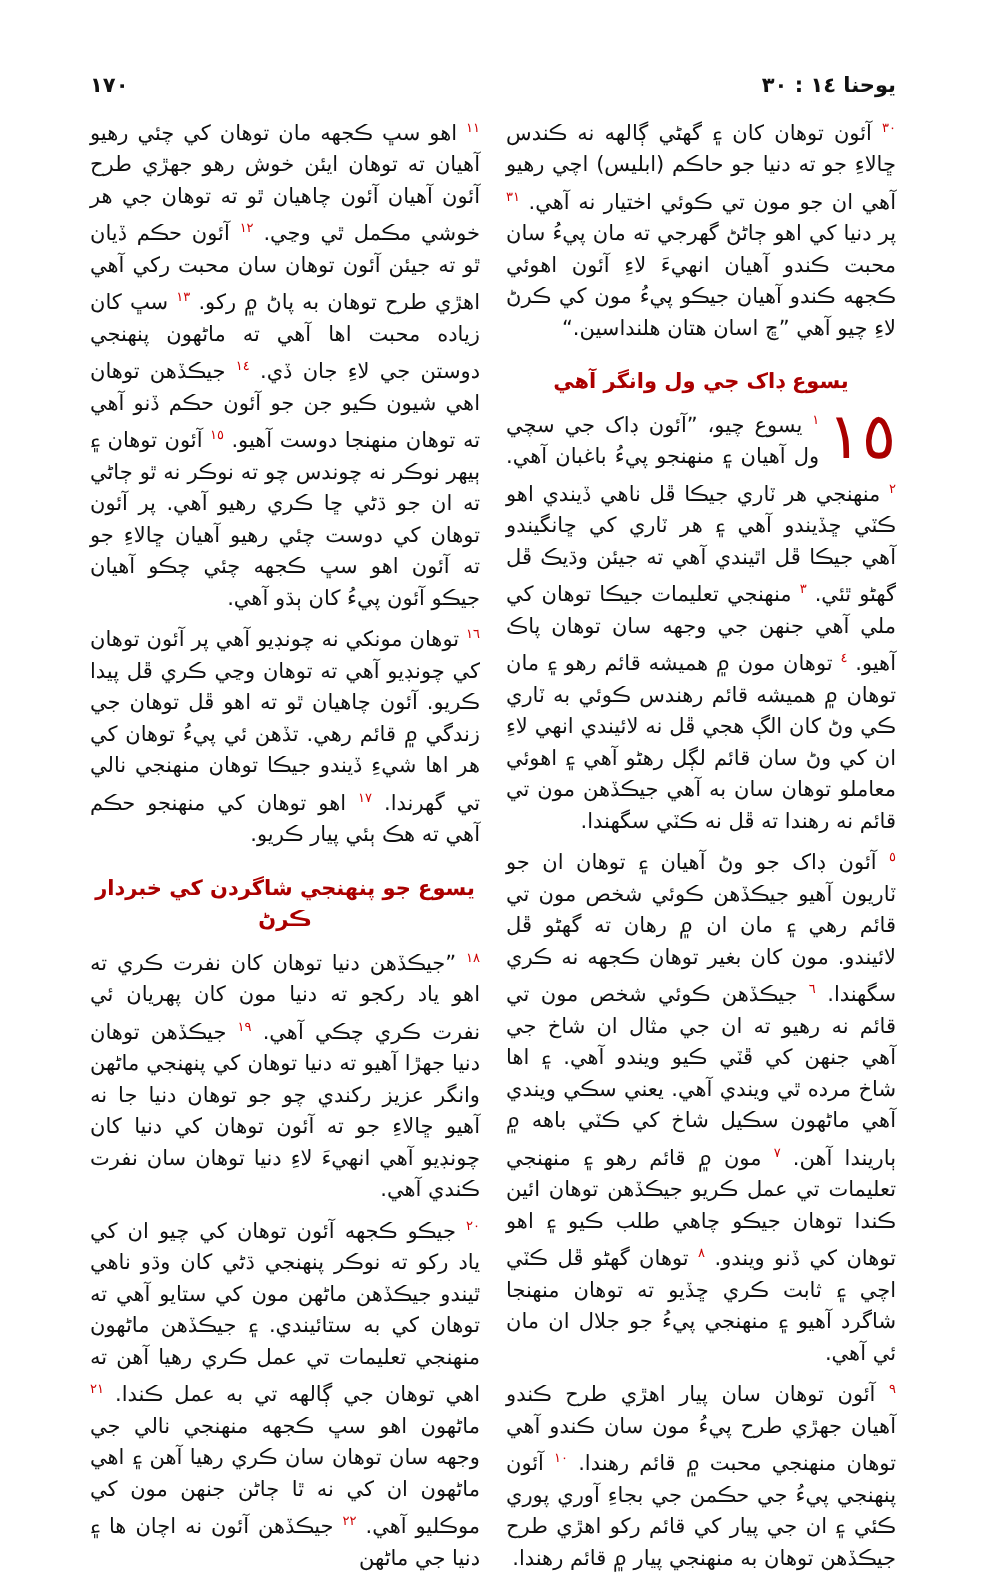يوحنا ١٤ : ٣٠ ١٧٠
<sup>٣٠</sup> آئون توهان کان ۽ گهڻي ڳالهه نه ڪندس ڇالاءِ جو ته دنيا جو حاڪم (ابليس) اچي رهيو آهي ان جو مون تي ڪوئي اختيار نه آهي. <sup>٣١</sup> پر دنيا کي اهو ڄاڻڻ گهرجي ته مان پيءُ سان محبت ڪندو آهيان انهيءَ لاءِ آئون اهوئي ڪجهه ڪندو آهيان جيڪو پيءُ مون کي ڪرڻ لاءِ چيو آهي ”ڇ اسان هتان هلنداسين.“
يسوع ڊاک جي ول وانگر آهي
١٥<sup>١</sup> يسوع چيو، ”آئون ڊاک جي سچي ول آهيان ۽ منهنجو پيءُ باغبان آهي. <sup>٢</sup> منهنجي هر ٽاري جيڪا ڦل ناهي ڏيندي اهو ڪٽي ڇڏيندو آهي ۽ هر ٽاري کي ڇانگيندو آهي جيڪا ڦل اٿيندي آهي ته جيئن وڌيڪ ڦل گهڻو ٿئي. <sup>٣</sup> منهنجي تعليمات جيڪا توهان کي ملي آهي جنهن جي وجهه سان توهان پاڪ آهيو. <sup>٤</sup> توهان مون ۾ هميشه قائم رهو ۽ مان توهان ۾ هميشه قائم رهندس ڪوئي به ٽاري ڪي وڻ کان الڳ هجي ڦل نه لائيندي انهي لاءِ ان کي وڻ سان قائم لڳل رهڻو آهي ۽ اهوئي معاملو توهان سان به آهي جيڪڏهن مون تي قائم نه رهندا ته ڦل نه ڪٽي سگهندا.
<sup>٥</sup> آئون ڊاک جو وڻ آهيان ۽ توهان ان جو ٽاريون آهيو جيڪڏهن ڪوئي شخص مون تي قائم رهي ۽ مان ان ۾ رهان ته گهڻو ڦل لائيندو. مون کان بغير توهان ڪجهه نه ڪري سگهندا. <sup>٦</sup> جيڪڏهن ڪوئي شخص مون تي قائم نه رهيو ته ان جي مثال ان شاخ جي آهي جنهن کي ڦٽي ڪيو ويندو آهي. ۽ اها شاخ مرده ٿي ويندي آهي. يعني سڪي ويندي آهي ماڻهون سڪيل شاخ کي ڪٽي باهه ۾ ٻاريندا آهن. <sup>٧</sup> مون ۾ قائم رهو ۽ منهنجي تعليمات تي عمل ڪريو جيڪڏهن توهان ائين ڪندا توهان جيڪو چاهي طلب ڪيو ۽ اهو توهان کي ڏنو ويندو. <sup>٨</sup> توهان گهڻو ڦل ڪٽي اچي ۽ ثابت ڪري ڇڏيو ته توهان منهنجا شاگرد آهيو ۽ منهنجي پيءُ جو جلال ان مان ئي آهي.
<sup>٩</sup> آئون توهان سان پيار اهڙي طرح ڪندو آهيان جهڙي طرح پيءُ مون سان ڪندو آهي توهان منهنجي محبت ۾ قائم رهندا. <sup>١٠</sup> آئون پنهنجي پيءُ جي حڪمن جي بجاءِ آوري پوري ڪئي ۽ ان جي پيار کي قائم رکو اهڙي طرح جيڪڏهن توهان به منهنجي پيار ۾ قائم رهندا.
<sup>١١</sup> اهو سڀ ڪجهه مان توهان کي چئي رهيو آهيان ته توهان ايئن خوش رهو جهڙي طرح آئون آهيان آئون چاهيان ٿو ته توهان جي هر خوشي مڪمل ٿي وڃي. <sup>١٢</sup> آئون حڪم ڏيان ٿو ته جيئن آئون توهان سان محبت رکي آهي اهڙي طرح توهان به پاڻ ۾ رکو. <sup>١٣</sup> سڀ کان زياده محبت اها آهي ته ماڻهون پنهنجي دوستن جي لاءِ جان ڏي. <sup>١٤</sup> جيڪڏهن توهان اهي شيون ڪيو جن جو آئون حڪم ڏنو آهي ته توهان منهنجا دوست آهيو. <sup>١٥</sup> آئون توهان ۽ ٻيهر نوڪر نه چوندس چو ته نوڪر نه ٿو ڄاڻي ته ان جو ڌڻي ڇا ڪري رهيو آهي. پر آئون توهان کي دوست چئي رهيو آهيان ڇالاءِ جو ته آئون اهو سڀ ڪجهه چئي چڪو آهيان جيڪو آئون پيءُ کان ٻڌو آهي.
<sup>١٦</sup> توهان مونکي نه چونڊيو آهي پر آئون توهان کي چونڊيو آهي ته توهان وڃي ڪري ڦل پيدا ڪريو. آئون چاهيان ٿو ته اهو ڦل توهان جي زندگي ۾ قائم رهي. تڏهن ئي پيءُ توهان کي هر اها شيءِ ڏيندو جيڪا توهان منهنجي نالي تي گهرندا. <sup>١٧</sup> اهو توهان کي منهنجو حڪم آهي ته هڪ ٻئي پيار ڪريو.
يسوع جو پنهنجي شاگردن کي خبردار ڪرڻ
<sup>١٨</sup> ”جيڪڏهن دنيا توهان کان نفرت ڪري ته اهو ياد رکجو ته دنيا مون کان پهريان ئي نفرت ڪري چڪي آهي. <sup>١٩</sup> جيڪڏهن توهان دنيا جهڙا آهيو ته دنيا توهان کي پنهنجي ماڻهن وانگر عزيز رکندي چو جو توهان دنيا جا نه آهيو ڇالاءِ جو ته آئون توهان کي دنيا کان چونڊيو آهي انهيءَ لاءِ دنيا توهان سان نفرت ڪندي آهي.
<sup>٢٠</sup> جيڪو ڪجهه آئون توهان کي چيو ان کي ياد رکو ته نوڪر پنهنجي ڌڻي کان وڌو ناهي ٿيندو جيڪڏهن ماڻهن مون کي ستايو آهي ته توهان کي به ستائيندي. ۽ جيڪڏهن ماڻهون منهنجي تعليمات تي عمل ڪري رهيا آهن ته اهي توهان جي ڳالهه تي به عمل ڪندا. <sup>٢١</sup> ماڻهون اهو سڀ ڪجهه منهنجي نالي جي وجهه سان توهان سان ڪري رهيا آهن ۽ اهي ماڻهون ان کي نه ٿا ڄاڻن جنهن مون کي موڪليو آهي. <sup>٢٢</sup> جيڪڏهن آئون نه اچان ها ۽ دنيا جي ماڻهن